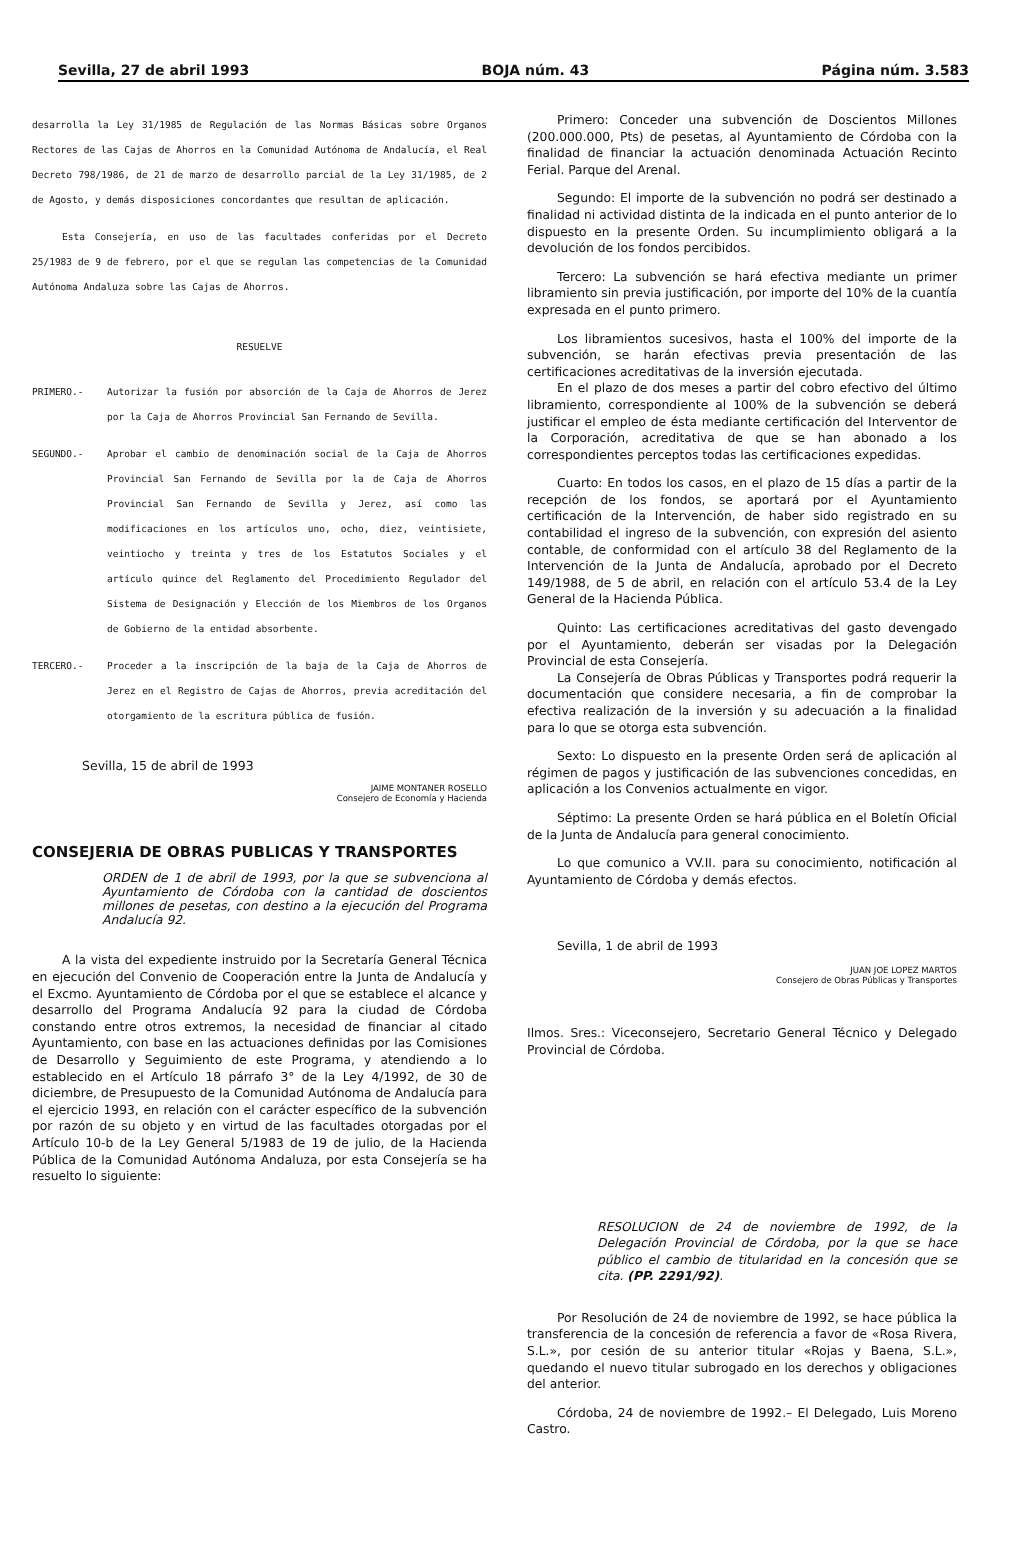Sevilla, 27 de abril 1993 BOJA núm. 43 Página núm. 3.583
desarrolla la Ley 31/1985 de Regulación de las Normas Básicas sobre Organos Rectores de las Cajas de Ahorros en la Comunidad Autónoma de Andalucía, el Real Decreto 798/1986, de 21 de marzo de desarrollo parcial de la Ley 31/1985, de 2 de Agosto, y demás disposiciones concordantes que resultan de aplicación.
Esta Consejería, en uso de las facultades conferidas por el Decreto 25/1983 de 9 de febrero, por el que se regulan las competencias de la Comunidad Autónoma Andaluza sobre las Cajas de Ahorros.
RESUELVE
PRIMERO.- Autorizar la fusión por absorción de la Caja de Ahorros de Jerez por la Caja de Ahorros Provincial San Fernando de Sevilla.
SEGUNDO.- Aprobar el cambio de denominación social de la Caja de Ahorros Provincial San Fernando de Sevilla por la de Caja de Ahorros Provincial San Fernando de Sevilla y Jerez, así como las modificaciones en los artículos uno, ocho, diez, veintisiete, veintiocho y treinta y tres de los Estatutos Sociales y el artículo quince del Reglamento del Procedimiento Regulador del Sistema de Designación y Elección de los Miembros de los Organos de Gobierno de la entidad absorbente.
TERCERO.- Proceder a la inscripción de la baja de la Caja de Ahorros de Jerez en el Registro de Cajas de Ahorros, previa acreditación del otorgamiento de la escritura pública de fusión.
Sevilla, 15 de abril de 1993
JAIME MONTANER ROSELLO
Consejero de Economía y Hacienda
CONSEJERIA DE OBRAS PUBLICAS Y TRANSPORTES
ORDEN de 1 de abril de 1993, por la que se subvenciona al Ayuntamiento de Córdoba con la cantidad de doscientos millones de pesetas, con destino a la ejecución del Programa Andalucía 92.
A la vista del expediente instruido por la Secretaría General Técnica en ejecución del Convenio de Cooperación entre la Junta de Andalucía y el Excmo. Ayuntamiento de Córdoba por el que se establece el alcance y desarrollo del Programa Andalucía 92 para la ciudad de Córdoba constando entre otros extremos, la necesidad de financiar al citado Ayuntamiento, con base en las actuaciones definidas por las Comisiones de Desarrollo y Seguimiento de este Programa, y atendiendo a lo establecido en el Artículo 18 párrafo 3° de la Ley 4/1992, de 30 de diciembre, de Presupuesto de la Comunidad Autónoma de Andalucía para el ejercicio 1993, en relación con el carácter específico de la subvención por razón de su objeto y en virtud de las facultades otorgadas por el Artículo 10-b de la Ley General 5/1983 de 19 de julio, de la Hacienda Pública de la Comunidad Autónoma Andaluza, por esta Consejería se ha resuelto lo siguiente:
Primero: Conceder una subvención de Doscientos Millones (200.000.000, Pts) de pesetas, al Ayuntamiento de Córdoba con la finalidad de financiar la actuación denominada Actuación Recinto Ferial. Parque del Arenal.
Segundo: El importe de la subvención no podrá ser destinado a finalidad ni actividad distinta de la indicada en el punto anterior de lo dispuesto en la presente Orden. Su incumplimiento obligará a la devolución de los fondos percibidos.
Tercero: La subvención se hará efectiva mediante un primer libramiento sin previa justificación, por importe del 10% de la cuantía expresada en el punto primero.
Los libramientos sucesivos, hasta el 100% del importe de la subvención, se harán efectivas previa presentación de las certificaciones acreditativas de la inversión ejecutada.
En el plazo de dos meses a partir del cobro efectivo del último libramiento, correspondiente al 100% de la subvención se deberá justificar el empleo de ésta mediante certificación del Interventor de la Corporación, acreditativa de que se han abonado a los correspondientes perceptos todas las certificaciones expedidas.
Cuarto: En todos los casos, en el plazo de 15 días a partir de la recepción de los fondos, se aportará por el Ayuntamiento certificación de la Intervención, de haber sido registrado en su contabilidad el ingreso de la subvención, con expresión del asiento contable, de conformidad con el artículo 38 del Reglamento de la Intervención de la Junta de Andalucía, aprobado por el Decreto 149/1988, de 5 de abril, en relación con el artículo 53.4 de la Ley General de la Hacienda Pública.
Quinto: Las certificaciones acreditativas del gasto devengado por el Ayuntamiento, deberán ser visadas por la Delegación Provincial de esta Consejería.
La Consejería de Obras Públicas y Transportes podrá requerir la documentación que considere necesaria, a fin de comprobar la efectiva realización de la inversión y su adecuación a la finalidad para lo que se otorga esta subvención.
Sexto: Lo dispuesto en la presente Orden será de aplicación al régimen de pagos y justificación de las subvenciones concedidas, en aplicación a los Convenios actualmente en vigor.
Séptimo: La presente Orden se hará pública en el Boletín Oficial de la Junta de Andalucía para general conocimiento.
Lo que comunico a VV.II. para su conocimiento, notificación al Ayuntamiento de Córdoba y demás efectos.
Sevilla, 1 de abril de 1993
JUAN JOE LOPEZ MARTOS
Consejero de Obras Públicas y Transportes
Ilmos. Sres.: Viceconsejero, Secretario General Técnico y Delegado Provincial de Córdoba.
RESOLUCION de 24 de noviembre de 1992, de la Delegación Provincial de Córdoba, por la que se hace público el cambio de titularidad en la concesión que se cita. (PP. 2291/92).
Por Resolución de 24 de noviembre de 1992, se hace pública la transferencia de la concesión de referencia a favor de «Rosa Rivera, S.L.», por cesión de su anterior titular «Rojas y Baena, S.L.», quedando el nuevo titular subrogado en los derechos y obligaciones del anterior.
Córdoba, 24 de noviembre de 1992.– El Delegado, Luis Moreno Castro.